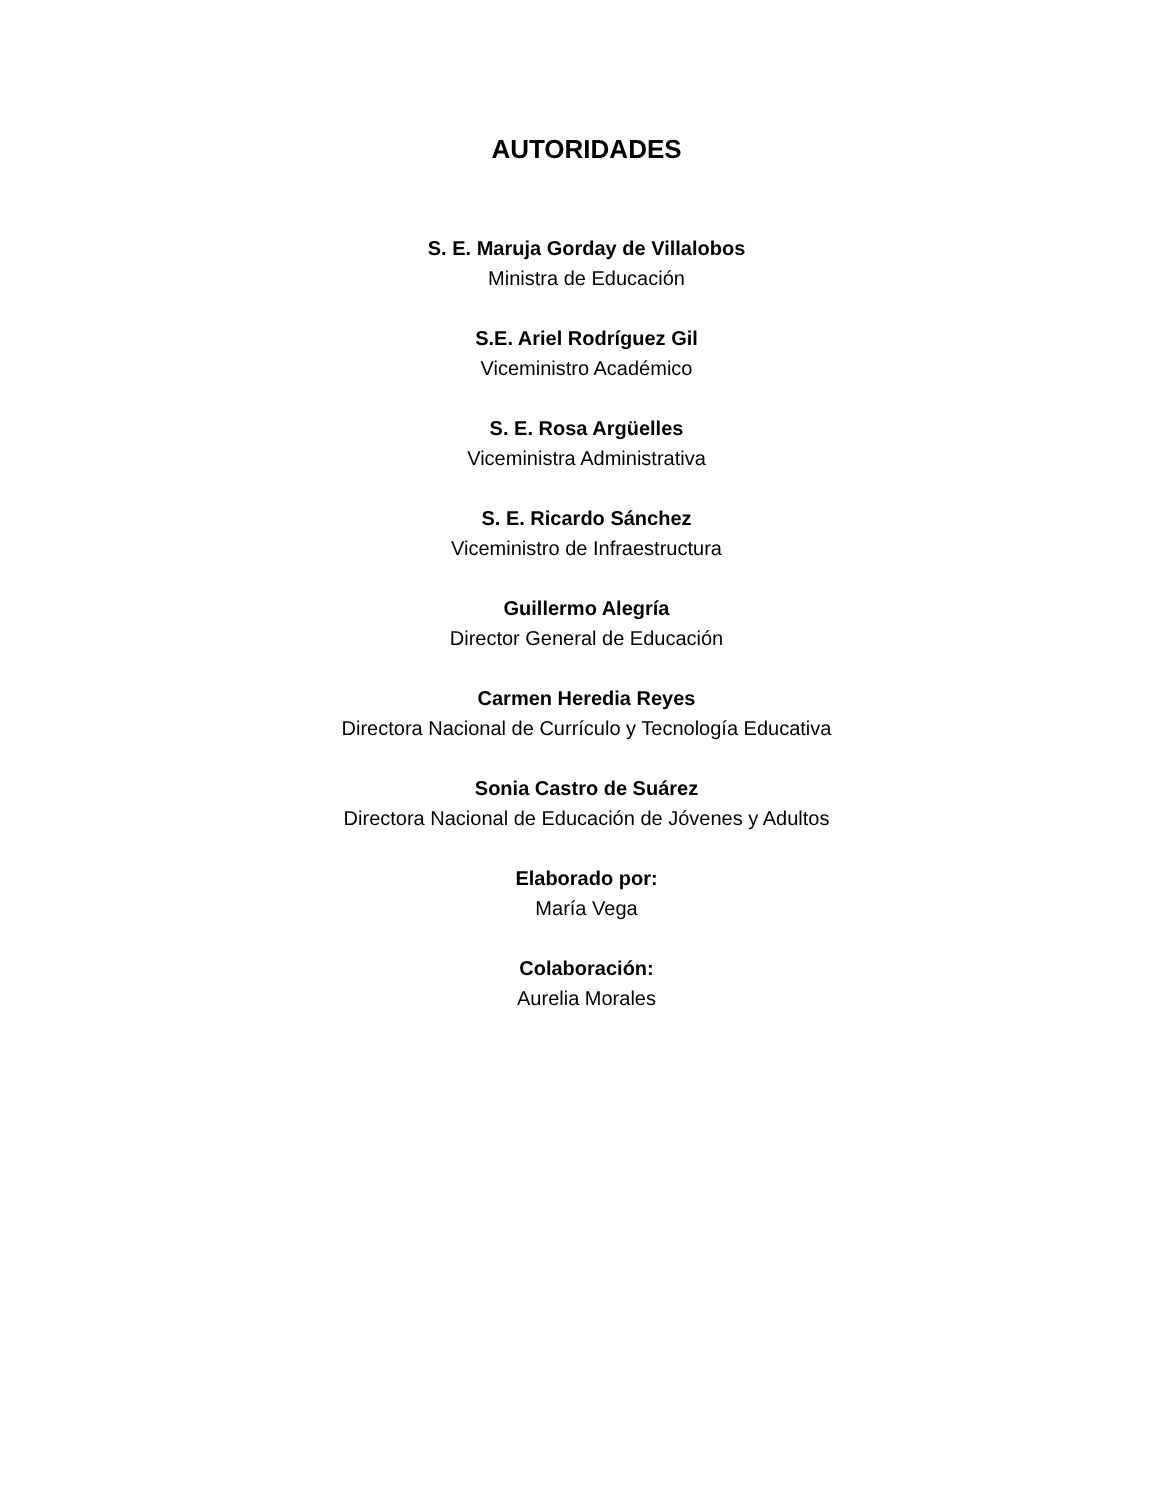AUTORIDADES
S. E. Maruja Gorday de Villalobos
Ministra de Educación
S.E. Ariel Rodríguez Gil
Viceministro Académico
S. E. Rosa Argüelles
Viceministra Administrativa
S. E. Ricardo Sánchez
Viceministro de Infraestructura
Guillermo Alegría
Director General de Educación
Carmen Heredia Reyes
Directora Nacional de Currículo y Tecnología Educativa
Sonia Castro de Suárez
Directora Nacional de Educación de Jóvenes y Adultos
Elaborado por:
María Vega
Colaboración:
Aurelia Morales